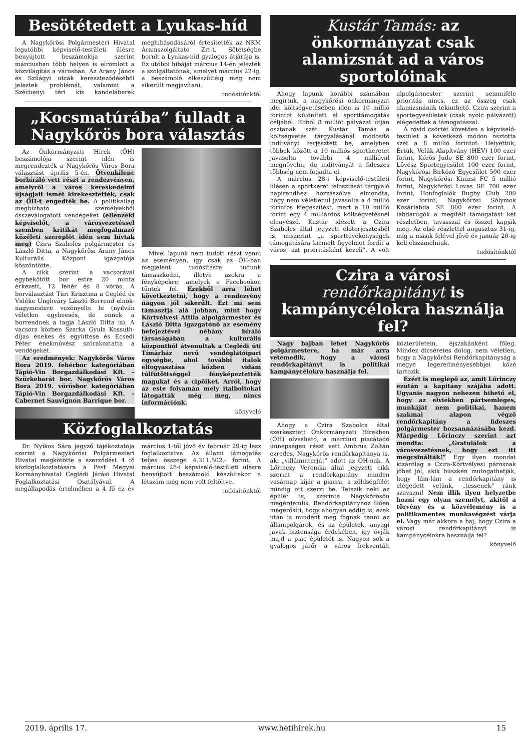Besötétedett a Lyukas-híd
A Nagykőrösi Polgármesteri Hivatal legutóbbi képviselő-testületi ülésre benyújtott beszámolója szerint márciusban több helyen is elromlott a közvilágítás a városban. Az Arany János és Szilágyi utcák kereszteződéséből jeleztek problémát, valamint a Széchenyi téri kis kandeláberek meghibásodásáról értesítették az NKM Áramszolgáltató Zrt-t. Sötétségbe borult a Lyukas-híd gyalogos átjárója is. Ez utóbbi hibáját március 14-én jelezték a szolgáltatónak, amelyet március 22-ig, a beszámoló elkészültéig még nem sikerült megjavítani.
tudósítónktól
„Kocsmatúrába” fulladt a Nagykőrös bora választás
Az Önkormányzati Hírek (ÖH) beszámolója szerint idén is megrendezték a Nagykőrös Város Bora választást április 5-én. Ötvenkilenc borbíráló vett részt a rendezvényen, amelyről a város kereskedelmi újságjait ismét kirekesztették, csak az ÖH-t engedték be. A politikailag megbízható személyekből összeválogatott vendégeket (ellenzéki képviselőt, a városvezetéssel szemben kritikát megfogalmazó közéleti szereplőt idén sem hívtak meg) Czira Szabolcs polgármester és László Ditta, a Nagykőrösi Arany János Kulturális Központ igazgatója köszöntötte.
A cikk szerint a vacsorával egybekötött bor estre 20 minta érkezett, 12 fehér és 8 vörös. A borválasztást Túri Krisztina a Cegléd és Vidéke Unghváry László Borrend elnök-nagymestere vezényelte le (nyilván véletlen egybeesés, de ennek a borrendnek a tagja László Ditta is). A vacsora közben Szarka Gyula Kossuth-díjas énekes és együttese és Ecsedi Péter énekművész szórakoztatta a vendégeket.
Az eredmények: Nagykőrös Város Bora 2019. fehérbor kategóriában Tápió-Vin Borgazdálkodási Kft. – Szürkebarát bor. Nagykőrös Város Bora 2019. vörösbor kategóriában Tápió-Vin Borgazdálkodási Kft. – Cabernet Sauvignon Barrique bor.
Mivel lapunk nem tudott részt venni az eseményen, így csak az ÖH-ban megjelent tudósításra tudunk támaszkodni, illetve azokra a fényképekre, amelyek a Facebookon tűntek fel. Ezekből arra lehet következtetni, hogy a rendezvény nagyon jól sikerült. Ezt mi sem támasztja alá jobban, mint hogy Körtvélyesi Attila alpolgármester és László Ditta igazgatónő az esemény befejeztével néhány bíráló társaságában a kulturális központból átvonultak a Ceglédi úti Tímárház nevű vendéglátóipari egységbe, ahol további italok elfogyasztása közben vidám túlfűtöttséggel fényképeztették magukat és a cipőiket. Arról, hogy az este folyamán mely italboltokat látogatták még meg, nincs információnk.
könyvelő
Közfoglalkoztatás
Dr. Nyíkos Sára jegyző tájékoztatója szerint a Nagykőrösi Polgármesteri Hivatal megkötötte a szerződést 4 fő közfoglalkoztatására a Pest Megyei Kormányhivatal Ceglédi Járási Hivatal Foglalkoztatási Osztályával. A megállapodás értelmében a 4 fő ez év március 1-től jövő év február 29-ig lesz foglalkoztatva. Az állami támogatás teljes összege 4.311.502,- forint. A március 28-i képviselő-testületi ülésre benyújtott beszámoló készültekor a létszám még nem volt feltöltve.
tudósítónktól
Kustár Tamás: az önkormányzat csak alamizsnát ad a város sportolóinak
Ahogy lapunk korábbi számában megírtuk, a nagykőrösi önkormányzat idei költségvetésében idén is 10 millió forintot különített el sporttámogatás céljából. Ebből 8 milliót pályázat útján osztanak szét. Kustár Tamás a költségvetés tárgyalásánál módosító indítványt terjesztett be, amelyben többek között a 10 milliós sportkeretet javasolta további 4 millióval megnövelni, de indítványát a fideszes többség nem fogadta el.
A március 28-i képviselő-testületi ülésen a sportkeret felosztását tárgyaló napirendhez hozzászólva elmondta, hogy nem véletlenül javasolta a 4 millió forintos kiegészítést, mert a 10 millió forint egy 4 milliárdos költségvetésnél elenyésző. Kustár idézett a Czira Szabolcs által jegyzett előterjesztésből is, miszerint „a sporttevékenységek támogatására kiemelt figyelmet fordít a város, azt prioritásként kezeli”. A volt alpolgármester szerint semmiféle prioritás nincs, ez az összeg csak alamizsnának tekinthető. Czira szerint a sportegyesületek (csak nyolc pályázott) elégedettek a támogatással.
A rövid csörtét követően a képviselő-testület a következő módon osztotta szét a 8 millió forintot: Helyettük, Értük, Velük Alapítvány (HÉV) 100 ezer forint, Kőrös Judo SE 800 ezer forint, Lövész Sportegyesület 100 ezer forint, Nagykőrösi Birkózó Egyesület 500 ezer forint, Nagykőrösi Kinizsi FC 5 millió forint, Nagykőrösi Lovas SE 700 ezer forint, Honfoglalók Rugby Club 200 ezer forint, Nagykőrösi Sólymok Kosárlabda SE 800 ezer forint. A labdarúgók a megítélt támogatást két részletben, tavasszal és ősszel kapják meg. Az első részlettel augusztus 31-ig, míg a másik felével jövő év január 20-ig kell elszámolniuk.
tudósítónktól
Czira a városi rendőrkapitányt is kampánycélokra használja fel?
Nagy bajban lehet Nagykőrös polgármestere, ha már arra vetemedik, hogy a városi rendőrkapitányt is politikai kampánycélokra használja fel.
Ahogy a Czira Szabolcs által szerkesztett Önkormányzati Hírekben (ÖH) olvasható, a márciusi piacátadó ünnepségen részt vett Ambrus Zoltán ezredes, Nagykőrös rendőrkapitánya is, aki „villáminterjút” adott az ÖH-nak. A Lőrinczy Veronika által jegyzett cikk szerint a rendőrkapitány minden vasárnap kijár a piacra, a zöldségfélét mindig ott szerzi be. Tetszik neki az épület is, szerinte Nagykőrösön megérdemlik. Rendőrkapitányhoz illően megerősíti, hogy ahogyan eddig is, ezek után is mindent meg fognak tenni az állampolgárok, és az épületek, anyagi javak biztonsága érdekében, így óvják majd a piac épületét is. Nagyon sok a gyalogos járőr a város frekventált közterületein, éjszakánként főleg. Mindez dicséretes dolog, nem véletlen, hogy a Nagykőrösi Rendőrkapitányság a megye legeredményesebbjei közé tartozik.
Ezért is meglepő az, amit Lőrinczy ezután a kapitány szájába adott. Ugyanis nagyon nehezen hihető el, hogy az elviekben pártsemleges, munkáját nem politikai, hanem szakmai alapon végző rendőrkapitány a fideszes polgármester hozsannázásába kezd. Márpedig Lőrinczy szerint azt mondta: „Gratulálok a városvezetésnek, hogy ezt itt megcsinálták!” Egy ilyen mondat kizárólag a Czira-Körtvélyesi párosnak jöhet jól, akik büszkén mutogathatják, hogy lám-lám a rendőrkapitány is elégedett velünk, „tessenek” ránk szavazni! Nem illik ilyen helyzetbe hozni egy olyan személyt, akitől a törvény és a közvélemény is a politikamentes munkavégzést várja el. Vagy már akkora a baj, hogy Czira a városi rendőrkapitányt is kampánycélokra használja fel?
könyvelő
2019. április 17. www.hetihirek.hu 15